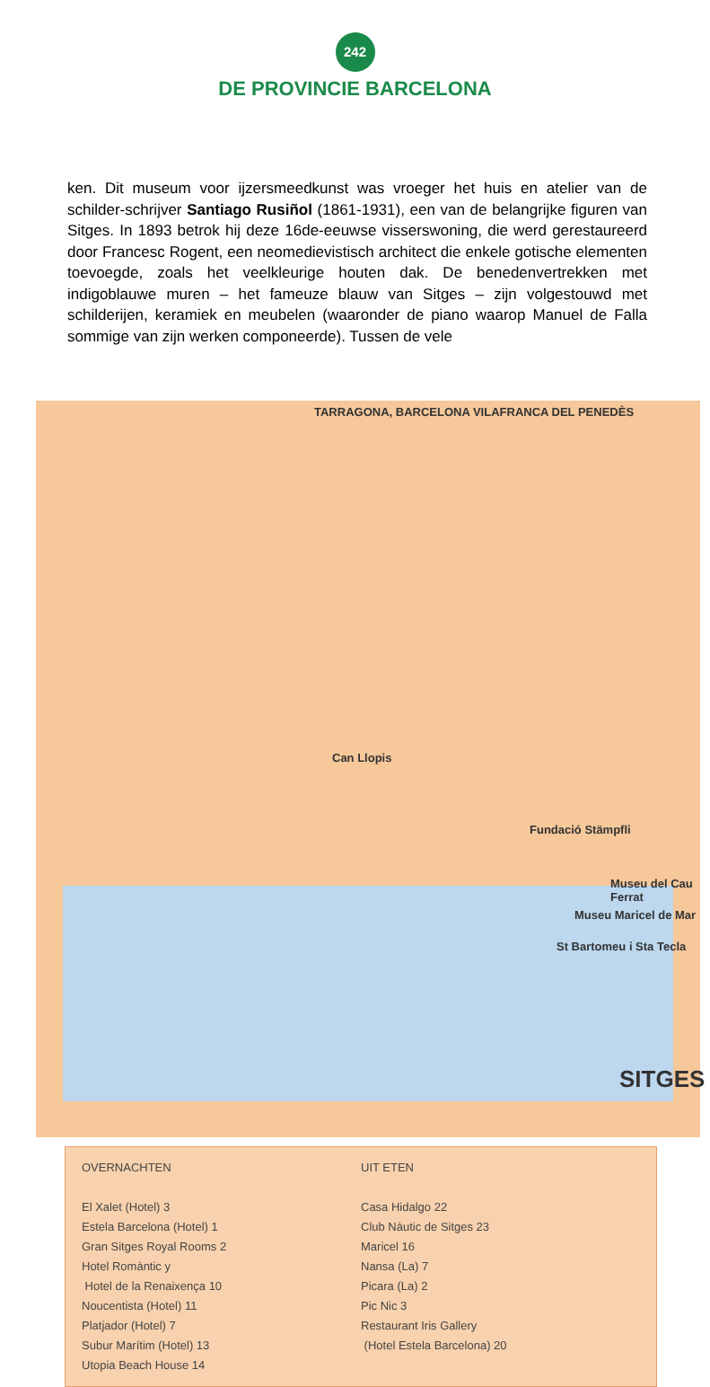242
DE PROVINCIE BARCELONA
ken. Dit museum voor ijzersmeedkunst was vroeger het huis en atelier van de schilder-schrijver Santiago Rusiñol (1861-1931), een van de belangrijke figuren van Sitges. In 1893 betrok hij deze 16de-eeuwse visserswoning, die werd gerestaureerd door Francesc Rogent, een neomedievistisch architect die enkele gotische elementen toevoegde, zoals het veelkleurige houten dak. De benedenvertrekken met indigoblauwe muren – het fameuze blauw van Sitges – zijn volgestouwd met schilderijen, keramiek en meubelen (waaronder de piano waarop Manuel de Falla sommige van zijn werken componeerde). Tussen de vele
TARRAGONA, BARCELONA VILAFRANCA DEL PENEDÈS
Can Llopis
Fundació Stämpfli
Museu del Cau Ferrat
Museu Maricel de Mar
St Bartomeu i Sta Tecla
SITGES
OVERNACHTEN
El Xalet (Hotel) 3
Estela Barcelona (Hotel) 1
Gran Sitges Royal Rooms 2
Hotel Romàntic y
Hotel de la Renaixença 10
Noucentista (Hotel) 11
Platjador (Hotel) 7
Subur Marítim (Hotel) 13
Utopia Beach House 14
UIT ETEN
Casa Hidalgo 22
Club Nàutic de Sitges 23
Maricel 16
Nansa (La) 7
Picara (La) 2
Pic Nic 3
Restaurant Iris Gallery
(Hotel Estela Barcelona) 20